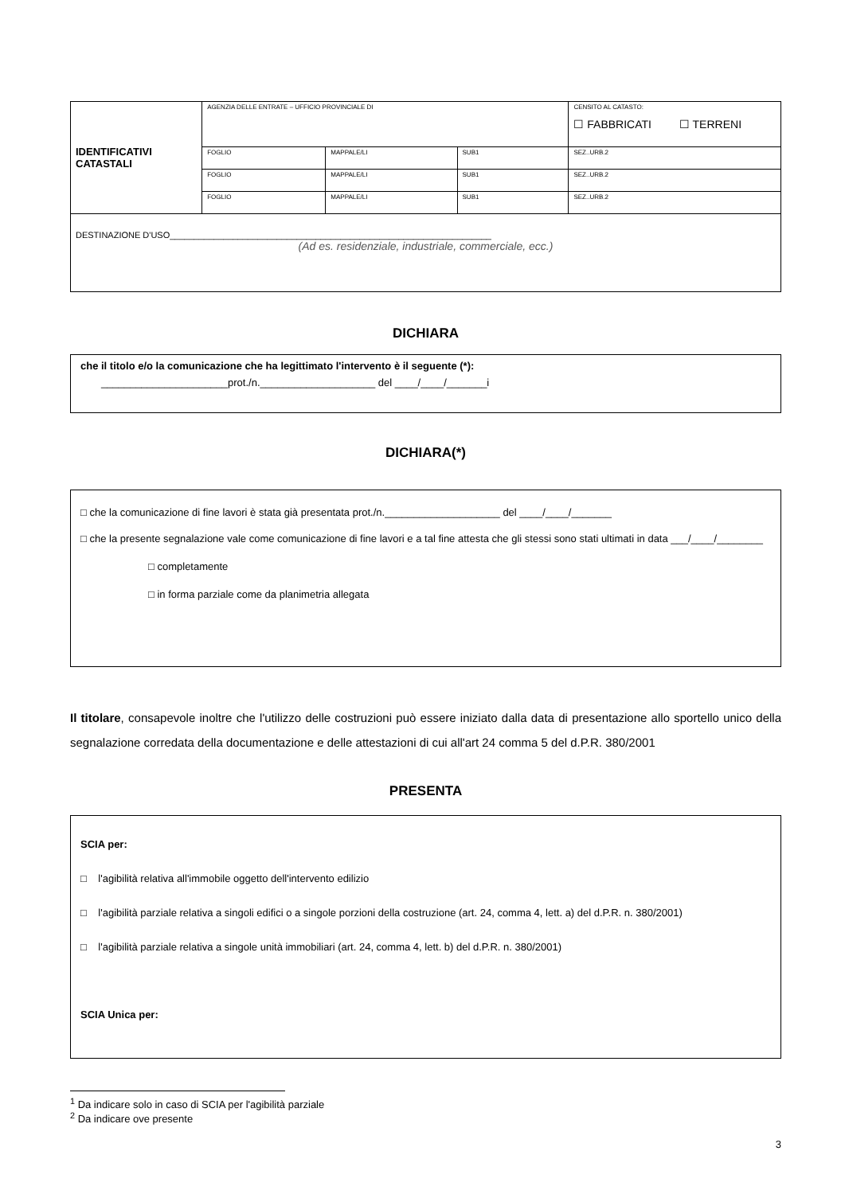| IDENTIFICATIVI CATASTALI | AGENZIA DELLE ENTRATE – UFFICIO PROVINCIALE DI | | | CENSITO AL CATASTO: ☐ FABBRICATI ☐ TERRENI |
| | FOGLIO | MAPPALE/LI | SUB1 | SEZ..URB.2 |
| | FOGLIO | MAPPALE/LI | SUB1 | SEZ..URB.2 |
| | FOGLIO | MAPPALE/LI | SUB1 | SEZ..URB.2 |
| DESTINAZIONE D'USO__________________________________________________________________ (Ad es. residenziale, industriale, commerciale, ecc.) | | | | |
DICHIARA
che il titolo e/o la comunicazione che ha legittimato l'intervento è il seguente (*):
______________________prot./n.____________________ del ____/____/_______i
DICHIARA(*)
□ che la comunicazione di fine lavori è stata già presentata prot./n.____________________ del ____/____/_______
□ che la presente segnalazione vale come comunicazione di fine lavori e a tal fine attesta che gli stessi sono stati ultimati in data ___/____/________
□ completamente
□ in forma parziale come da planimetria allegata
Il titolare, consapevole inoltre che l'utilizzo delle costruzioni può essere iniziato dalla data di presentazione allo sportello unico della segnalazione corredata della documentazione e delle attestazioni di cui all'art 24 comma 5 del d.P.R. 380/2001
PRESENTA
SCIA per:
□ l'agibilità relativa all'immobile oggetto dell'intervento edilizio
□ l'agibilità parziale relativa a singoli edifici o a singole porzioni della costruzione (art. 24, comma 4, lett. a) del d.P.R. n. 380/2001)
□ l'agibilità parziale relativa a singole unità immobiliari (art. 24, comma 4, lett. b) del d.P.R. n. 380/2001)
SCIA Unica per:
<sup>1</sup> Da indicare solo in caso di SCIA per l'agibilità parziale
<sup>2</sup> Da indicare ove presente
3